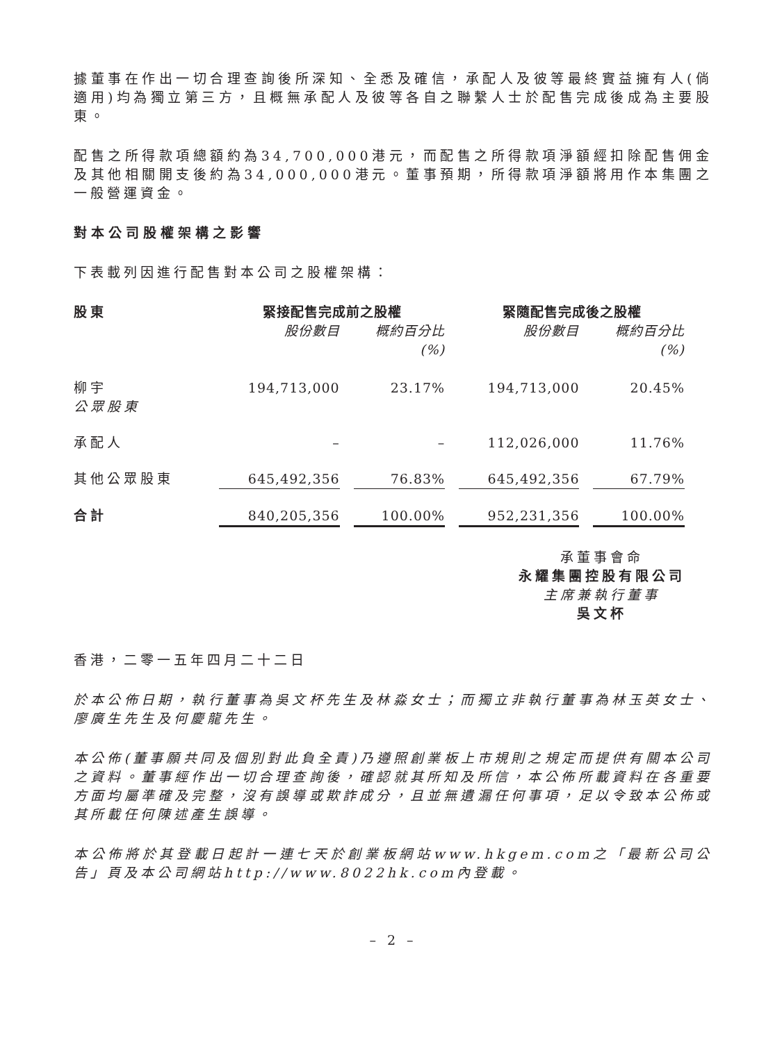據董事在作出一切合理查詢後所深知、全悉及確信，承配人及彼等最終實益擁有人(倘適用)均為獨立第三方，且概無承配人及彼等各自之聯繫人士於配售完成後成為主要股東。
配售之所得款項總額約為34,700,000港元，而配售之所得款項淨額經扣除配售佣金及其他相關開支後約為34,000,000港元。董事預期，所得款項淨額將用作本集團之一般營運資金。
對本公司股權架構之影響
下表載列因進行配售對本公司之股權架構：
| 股東 | 緊接配售完成前之股權 | | 緊隨配售完成後之股權 | |
| --- | --- | --- | --- | --- |
| | 股份數目 | 概約百分比 (%) | 股份數目 | 概約百分比 (%) |
| 柳宇 公眾股東 | 194,713,000 | 23.17% | 194,713,000 | 20.45% |
| 承配人 | – | – | 112,026,000 | 11.76% |
| 其他公眾股東 | 645,492,356 | 76.83% | 645,492,356 | 67.79% |
| 合計 | 840,205,356 | 100.00% | 952,231,356 | 100.00% |
承董事會命
永耀集團控股有限公司
主席兼執行董事
吳文杯
香港，二零一五年四月二十二日
於本公佈日期，執行董事為吳文杯先生及林淼女士；而獨立非執行董事為林玉英女士、廖廣生先生及何慶龍先生。
本公佈(董事願共同及個別對此負全責)乃遵照創業板上市規則之規定而提供有關本公司之資料。董事經作出一切合理查詢後，確認就其所知及所信，本公佈所載資料在各重要方面均屬準確及完整，沒有誤導或欺詐成分，且並無遺漏任何事項，足以令致本公佈或其所載任何陳述產生誤導。
本公佈將於其登載日起計一連七天於創業板網站www.hkgem.com之「最新公司公告」頁及本公司網站http://www.8022hk.com內登載。
– 2 –